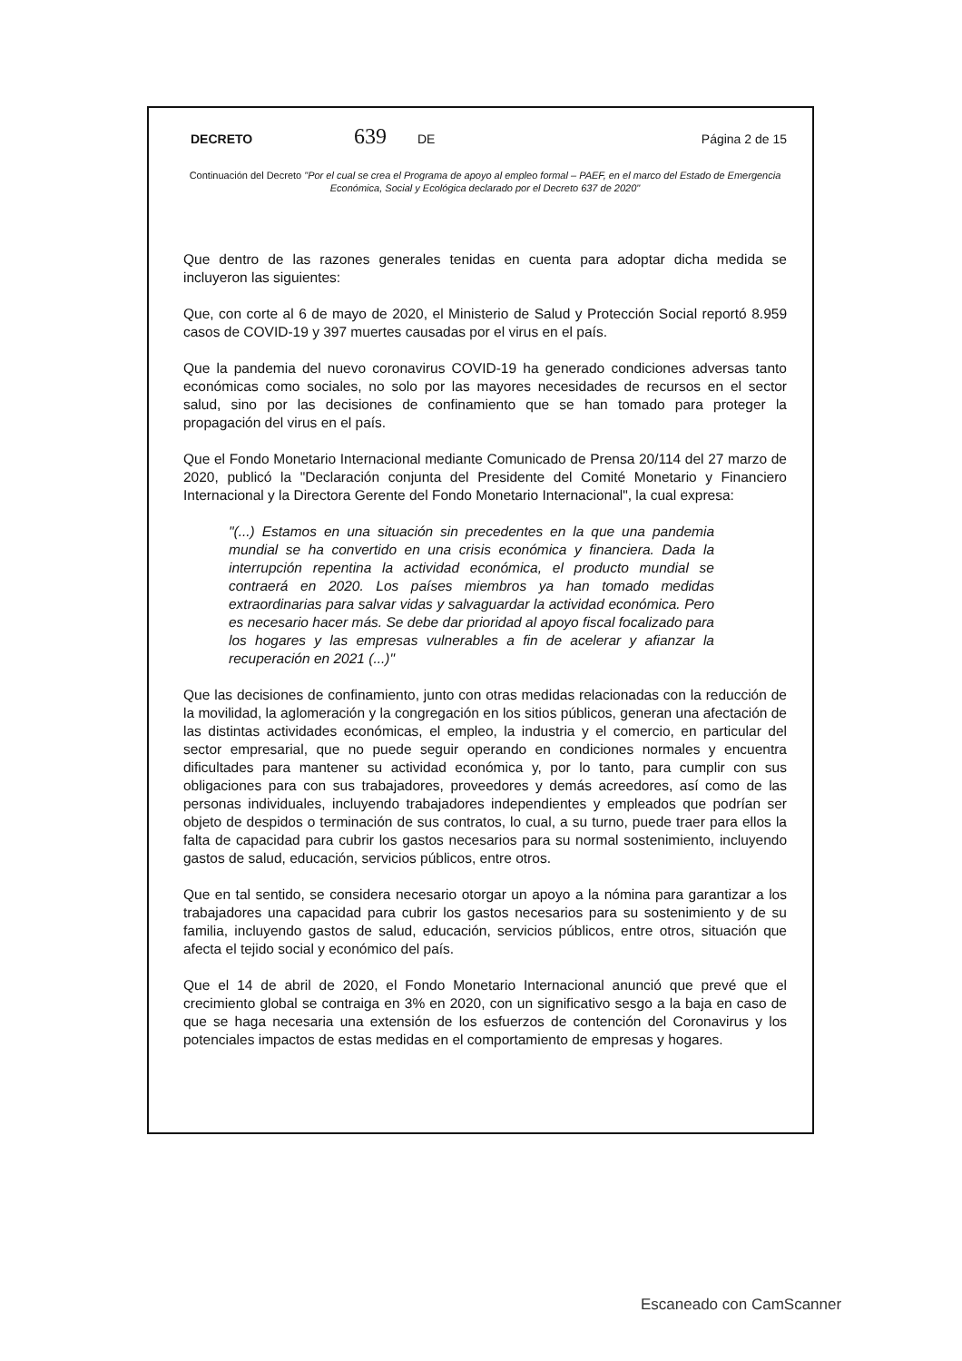DECRETO 639 DE Página 2 de 15
Continuación del Decreto "Por el cual se crea el Programa de apoyo al empleo formal – PAEF, en el marco del Estado de Emergencia Económica, Social y Ecológica declarado por el Decreto 637 de 2020"
Que dentro de las razones generales tenidas en cuenta para adoptar dicha medida se incluyeron las siguientes:
Que, con corte al 6 de mayo de 2020, el Ministerio de Salud y Protección Social reportó 8.959 casos de COVID-19 y 397 muertes causadas por el virus en el país.
Que la pandemia del nuevo coronavirus COVID-19 ha generado condiciones adversas tanto económicas como sociales, no solo por las mayores necesidades de recursos en el sector salud, sino por las decisiones de confinamiento que se han tomado para proteger la propagación del virus en el país.
Que el Fondo Monetario Internacional mediante Comunicado de Prensa 20/114 del 27 marzo de 2020, publicó la "Declaración conjunta del Presidente del Comité Monetario y Financiero Internacional y la Directora Gerente del Fondo Monetario Internacional", la cual expresa:
"(...) Estamos en una situación sin precedentes en la que una pandemia mundial se ha convertido en una crisis económica y financiera. Dada la interrupción repentina la actividad económica, el producto mundial se contraerá en 2020. Los países miembros ya han tomado medidas extraordinarias para salvar vidas y salvaguardar la actividad económica. Pero es necesario hacer más. Se debe dar prioridad al apoyo fiscal focalizado para los hogares y las empresas vulnerables a fin de acelerar y afianzar la recuperación en 2021 (...)"
Que las decisiones de confinamiento, junto con otras medidas relacionadas con la reducción de la movilidad, la aglomeración y la congregación en los sitios públicos, generan una afectación de las distintas actividades económicas, el empleo, la industria y el comercio, en particular del sector empresarial, que no puede seguir operando en condiciones normales y encuentra dificultades para mantener su actividad económica y, por lo tanto, para cumplir con sus obligaciones para con sus trabajadores, proveedores y demás acreedores, así como de las personas individuales, incluyendo trabajadores independientes y empleados que podrían ser objeto de despidos o terminación de sus contratos, lo cual, a su turno, puede traer para ellos la falta de capacidad para cubrir los gastos necesarios para su normal sostenimiento, incluyendo gastos de salud, educación, servicios públicos, entre otros.
Que en tal sentido, se considera necesario otorgar un apoyo a la nómina para garantizar a los trabajadores una capacidad para cubrir los gastos necesarios para su sostenimiento y de su familia, incluyendo gastos de salud, educación, servicios públicos, entre otros, situación que afecta el tejido social y económico del país.
Que el 14 de abril de 2020, el Fondo Monetario Internacional anunció que prevé que el crecimiento global se contraiga en 3% en 2020, con un significativo sesgo a la baja en caso de que se haga necesaria una extensión de los esfuerzos de contención del Coronavirus y los potenciales impactos de estas medidas en el comportamiento de empresas y hogares.
Escaneado con CamScanner